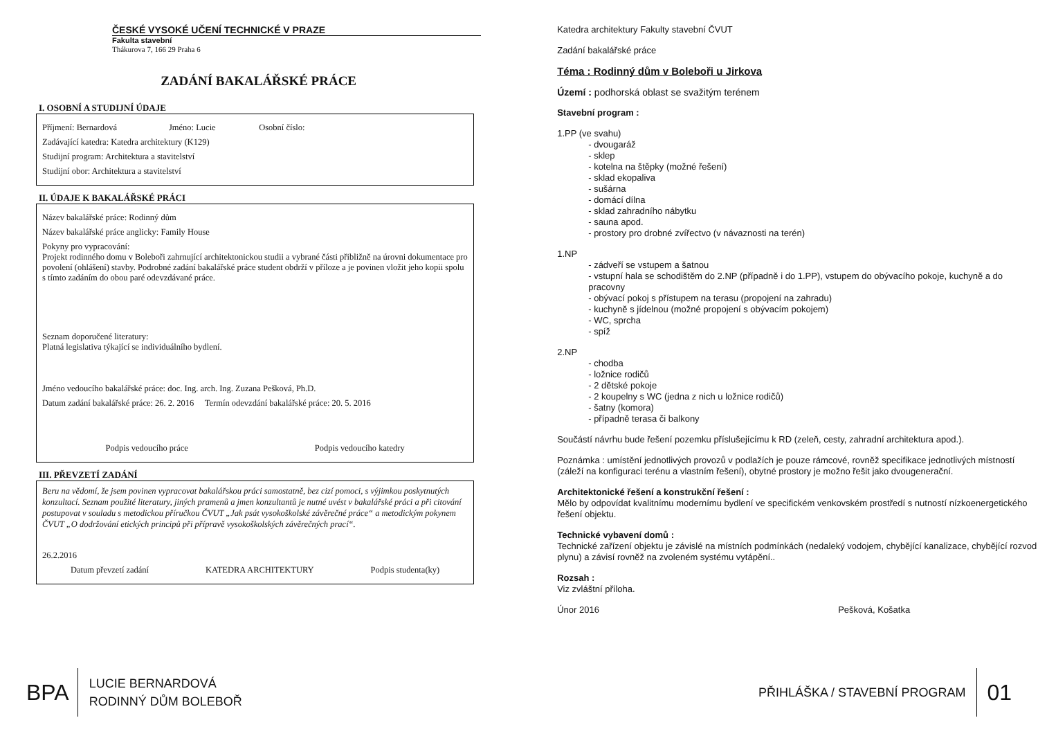ČESKÉ VYSOKÉ UČENÍ TECHNICKÉ V PRAZE
Fakulta stavební
Thákurova 7, 166 29 Praha 6
ZADÁNÍ BAKALÁŘSKÉ PRÁCE
I. OSOBNÍ A STUDIJNÍ ÚDAJE
Příjmení: Bernardová Jméno: Lucie Osobní číslo:
Zadávající katedra: Katedra architektury (K129)
Studijní program: Architektura a stavitelství
Studijní obor: Architektura a stavitelství
II. ÚDAJE K BAKALÁŘSKÉ PRÁCI
Název bakalářské práce: Rodinný dům
Název bakalářské práce anglicky: Family House
Pokyny pro vypracování:
Projekt rodinného domu v Boleboři zahrnující architektonickou studii a vybrané části přibližně na úrovni dokumentace pro povolení (ohlášení) stavby. Podrobné zadání bakalářské práce student obdrží v příloze a je povinen vložit jeho kopii spolu s tímto zadáním do obou paré odevzdávané práce.
Seznam doporučené literatury:
Platná legislativa týkající se individuálního bydlení.
Jméno vedoucího bakalářské práce: doc. Ing. arch. Ing. Zuzana Pešková, Ph.D.
Datum zadání bakalářské práce: 26. 2. 2016 Termín odevzdání bakalářské práce: 20. 5. 2016
Podpis vedoucího práce Podpis vedoucího katedry
III. PŘEVZETÍ ZADÁNÍ
Beru na vědomí, že jsem povinen vypracovat bakalářskou práci samostatně, bez cizí pomoci, s výjimkou poskytnutých konzultací. Seznam použité literatury, jiných pramenů a jmen konzultantů je nutné uvést v bakalářské práci a při citování postupovat v souladu s metodickou příručkou ČVUT „Jak psát vysokoškolské závěrečné práce“ a metodickým pokynem ČVUT „O dodržování etických principů při přípravě vysokoškolských závěrečných prací“.
26.2.2016
Datum převzetí zadání KATEDRA ARCHITEKTURY Podpis studenta(ky)
Katedra architektury Fakulty stavební ČVUT
Zadání bakalářské práce
Téma : Rodinný dům v Boleboři u Jirkova
Území : podhorská oblast se svažitým terénem
Stavební program :
1.PP (ve svahu)
- dvougaráž
- sklep
- kotelna na štěpky (možné řešení)
- sklad ekopaliva
- sušárna
- domácí dílna
- sklad zahradního nábytku
- sauna apod.
- prostory pro drobné zvířectvo (v návaznosti na terén)
1.NP
- zádveří se vstupem a šatnou
- vstupní hala se schodištěm do 2.NP (případně i do 1.PP), vstupem do obývacího pokoje, kuchyně a do pracovny
- obývací pokoj s přístupem na terasu (propojení na zahradu)
- kuchyně s jídelnou (možné propojení s obývacím pokojem)
- WC, sprcha
- spíž
2.NP
- chodba
- ložnice rodičů
- 2 dětské pokoje
- 2 koupelny s WC (jedna z nich u ložnice rodičů)
- šatny (komora)
- případně terasa či balkony
Součástí návrhu bude řešení pozemku příslušejícímu k RD (zeleň, cesty, zahradní architektura apod.).
Poznámka : umístění jednotlivých provozů v podlažích je pouze rámcové, rovněž specifikace jednotlivých místností (záleží na konfiguraci terénu a vlastním řešení), obytné prostory je možno řešit jako dvougenerační.
Architektonické řešení a konstrukční řešení :
Mělo by odpovídat kvalitnímu modernímu bydlení ve specifickém venkovském prostředí s nutností nízkoenergetického řešení objektu.
Technické vybavení domů :
Technické zařízení objektu je závislé na místních podmínkách (nedaleký vodojem, chybějící kanalizace, chybějící rozvod plynu) a závisí rovněž na zvoleném systému vytápění..
Rozsah :
Viz zvláštní příloha.
Únor 2016 Pešková, Košatka
BPA LUCIE BERNARDOVÁ
RODINNÝ DŮM BOLEBOŘ PŘIHLÁŠKA / STAVEBNÍ PROGRAM 01